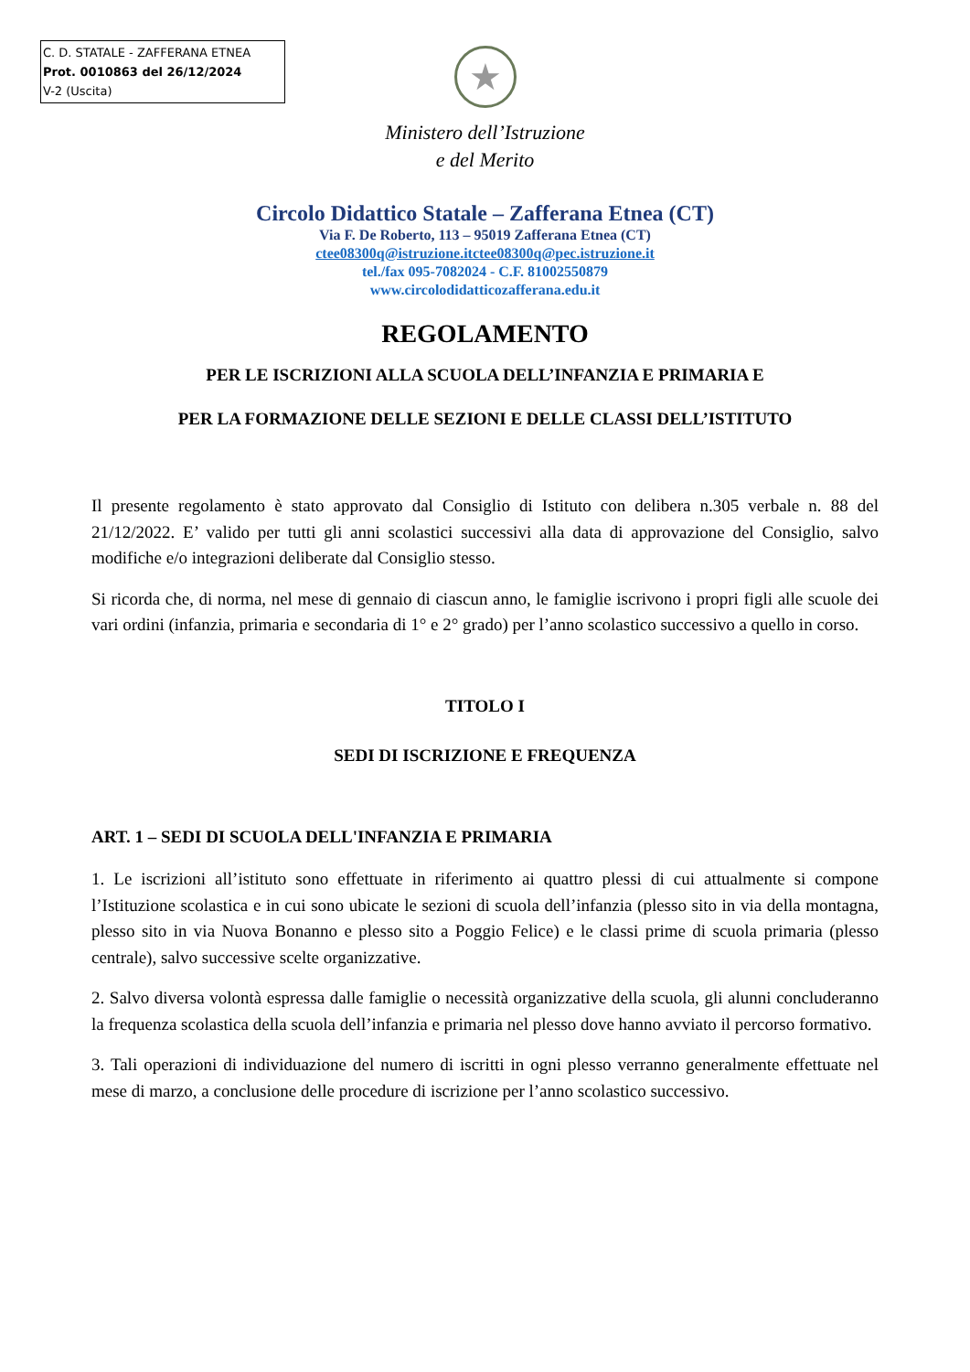C. D. STATALE - ZAFFERANA ETNEA
Prot. 0010863 del 26/12/2024
V-2 (Uscita)
★
Ministero dell’Istruzione
e del Merito
Circolo Didattico Statale – Zafferana Etnea (CT)
Via F. De Roberto, 113 – 95019 Zafferana Etnea (CT)
ctee08300q@istruzione.itctee08300q@pec.istruzione.it
tel./fax 095-7082024 - C.F. 81002550879
www.circolodidatticozafferana.edu.it
REGOLAMENTO
PER LE ISCRIZIONI ALLA SCUOLA DELL’INFANZIA E PRIMARIA E
PER LA FORMAZIONE DELLE SEZIONI E DELLE CLASSI DELL’ISTITUTO
Il presente regolamento è stato approvato dal Consiglio di Istituto con delibera n.305 verbale n. 88 del 21/12/2022. E’ valido per tutti gli anni scolastici successivi alla data di approvazione del Consiglio, salvo modifiche e/o integrazioni deliberate dal Consiglio stesso.
Si ricorda che, di norma, nel mese di gennaio di ciascun anno, le famiglie iscrivono i propri figli alle scuole dei vari ordini (infanzia, primaria e secondaria di 1° e 2° grado) per l’anno scolastico successivo a quello in corso.
TITOLO I
SEDI DI ISCRIZIONE E FREQUENZA
ART. 1 – SEDI DI SCUOLA DELL'INFANZIA E PRIMARIA
1. Le iscrizioni all’istituto sono effettuate in riferimento ai quattro plessi di cui attualmente si compone l’Istituzione scolastica e in cui sono ubicate le sezioni di scuola dell’infanzia (plesso sito in via della montagna, plesso sito in via Nuova Bonanno e plesso sito a Poggio Felice) e le classi prime di scuola primaria (plesso centrale), salvo successive scelte organizzative.
2. Salvo diversa volontà espressa dalle famiglie o necessità organizzative della scuola, gli alunni concluderanno la frequenza scolastica della scuola dell’infanzia e primaria nel plesso dove hanno avviato il percorso formativo.
3. Tali operazioni di individuazione del numero di iscritti in ogni plesso verranno generalmente effettuate nel mese di marzo, a conclusione delle procedure di iscrizione per l’anno scolastico successivo.